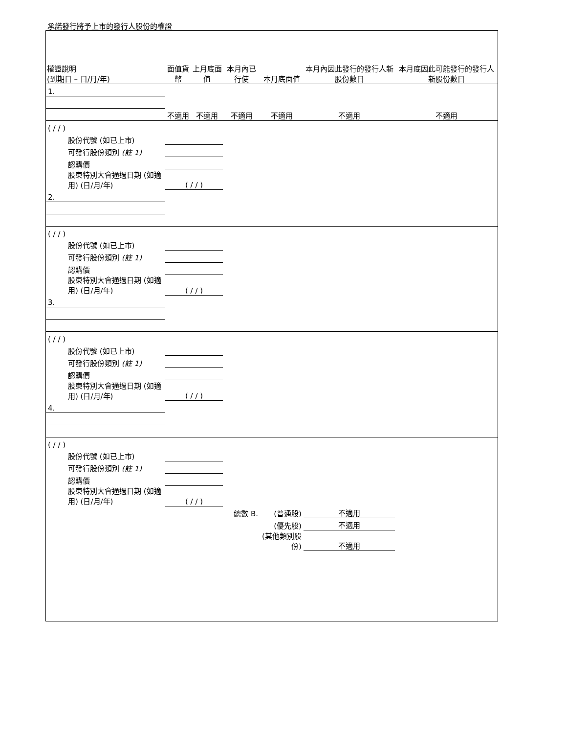承諾發行將予上市的發行人股份的權證
| 權證說明 (到期日 – 日/月/年) | 面值貨幣 | 上月底面值 | 本月內已行使 | 本月底面值 | 本月內因此發行的發行人新股份數目 | 本月底因此可能發行的發行人新股份數目 |
| --- | --- | --- | --- | --- | --- | --- |
| 1. | | | | | | |
| | 不適用 | 不適用 | 不適用 | 不適用 | 不適用 | 不適用 |
| ( / / ) | | | | | | |
| 股份代號 (如已上市) | | | | | | |
| 可發行股份類別 (註 1) | | | | | | |
| 認購價 | | | | | | |
| 股東特別大會通過日期 (如適用) (日/月/年) | ( / / ) | | | | | |
| 2. | | | | | | |
| ( / / ) | | | | | | |
| 股份代號 (如已上市) | | | | | | |
| 可發行股份類別 (註 1) | | | | | | |
| 認購價 | | | | | | |
| 股東特別大會通過日期 (如適用) (日/月/年) | ( / / ) | | | | | |
| 3. | | | | | | |
| ( / / ) | | | | | | |
| 股份代號 (如已上市) | | | | | | |
| 可發行股份類別 (註 1) | | | | | | |
| 認購價 | | | | | | |
| 股東特別大會通過日期 (如適用) (日/月/年) | ( / / ) | | | | | |
| 4. | | | | | | |
| ( / / ) | | | | | | |
| 股份代號 (如已上市) | | | | | | |
| 可發行股份類別 (註 1) | | | | | | |
| 認購價 | | | | | | |
| 股東特別大會通過日期 (如適用) (日/月/年) | ( / / ) | | | | | |
| | | | 總數 B. | (普通股) | 不適用 | |
| | | | | (優先股) | 不適用 | |
| | | | | (其他類別股份) | 不適用 | |